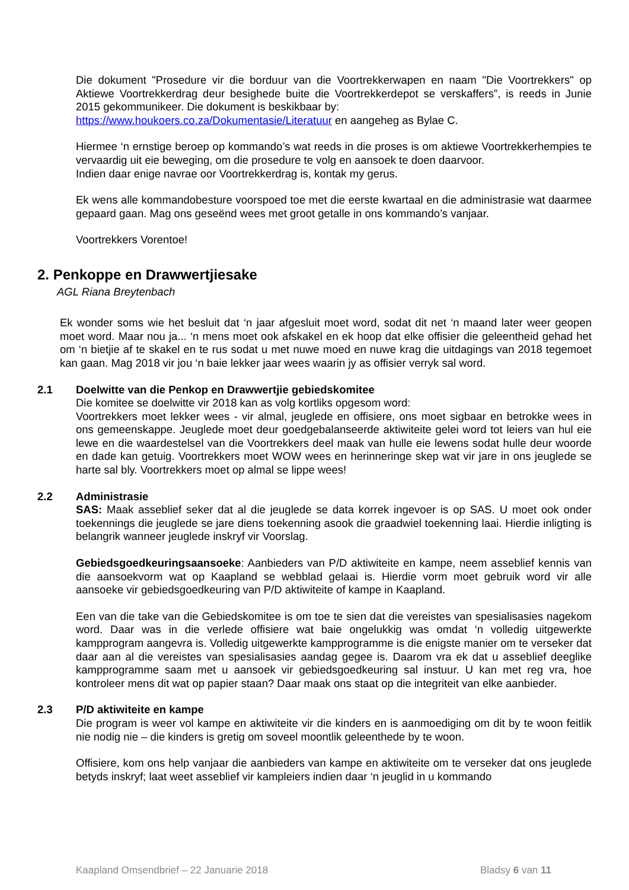Die dokument "Prosedure vir die borduur van die Voortrekkerwapen en naam "Die Voortrekkers" op Aktiewe Voortrekkerdrag deur besighede buite die Voortrekkerdepot se verskaffers”, is reeds in Junie 2015 gekommunikeer. Die dokument is beskikbaar by:
https://www.houkoers.co.za/Dokumentasie/Literatuur en aangeheg as Bylae C.
Hiermee ‘n ernstige beroep op kommando’s wat reeds in die proses is om aktiewe Voortrekkerhempies te vervaardig uit eie beweging, om die prosedure te volg en aansoek te doen daarvoor.
Indien daar enige navrae oor Voortrekkerdrag is, kontak my gerus.
Ek wens alle kommandobesture voorspoed toe met die eerste kwartaal en die administrasie wat daarmee gepaard gaan. Mag ons geseënd wees met groot getalle in ons kommando’s vanjaar.
Voortrekkers Vorentoe!
2. Penkoppe en Drawwertjiesake
AGL Riana Breytenbach
Ek wonder soms wie het besluit dat ‘n jaar afgesluit moet word, sodat dit net ‘n maand later weer geopen moet word. Maar nou ja... ‘n mens moet ook afskakel en ek hoop dat elke offisier die geleentheid gehad het om ‘n bietjie af te skakel en te rus sodat u met nuwe moed en nuwe krag die uitdagings van 2018 tegemoet kan gaan. Mag 2018 vir jou ‘n baie lekker jaar wees waarin jy as offisier verryk sal word.
2.1 Doelwitte van die Penkop en Drawwertjie gebiedskomitee
Die komitee se doelwitte vir 2018 kan as volg kortliks opgesom word:
Voortrekkers moet lekker wees - vir almal, jeuglede en offisiere, ons moet sigbaar en betrokke wees in ons gemeenskappe. Jeuglede moet deur goedgebalanseerde aktiwiteite gelei word tot leiers van hul eie lewe en die waardestelsel van die Voortrekkers deel maak van hulle eie lewens sodat hulle deur woorde en dade kan getuig. Voortrekkers moet WOW wees en herinneringe skep wat vir jare in ons jeuglede se harte sal bly. Voortrekkers moet op almal se lippe wees!
2.2 Administrasie
SAS: Maak asseblief seker dat al die jeuglede se data korrek ingevoer is op SAS. U moet ook onder toekennings die jeuglede se jare diens toekenning asook die graadwiel toekenning laai. Hierdie inligting is belangrik wanneer jeuglede inskryf vir Voorslag.
Gebiedsgoedkeuringsaansoeke: Aanbieders van P/D aktiwiteite en kampe, neem asseblief kennis van die aansoekvorm wat op Kaapland se webblad gelaai is. Hierdie vorm moet gebruik word vir alle aansoeke vir gebiedsgoedkeuring van P/D aktiwiteite of kampe in Kaapland.
Een van die take van die Gebiedskomitee is om toe te sien dat die vereistes van spesialisasies nagekom word. Daar was in die verlede offisiere wat baie ongelukkig was omdat ‘n volledig uitgewerkte kampprogram aangevra is. Volledig uitgewerkte kampprogramme is die enigste manier om te verseker dat daar aan al die vereistes van spesialisasies aandag gegee is. Daarom vra ek dat u asseblief deeglike kampprogramme saam met u aansoek vir gebiedsgoedkeuring sal instuur. U kan met reg vra, hoe kontroleer mens dit wat op papier staan? Daar maak ons staat op die integriteit van elke aanbieder.
2.3 P/D aktiwiteite en kampe
Die program is weer vol kampe en aktiwiteite vir die kinders en is aanmoediging om dit by te woon feitlik nie nodig nie – die kinders is gretig om soveel moontlik geleenthede by te woon.
Offisiere, kom ons help vanjaar die aanbieders van kampe en aktiwiteite om te verseker dat ons jeuglede betyds inskryf; laat weet asseblief vir kampleiers indien daar ‘n jeuglid in u kommando
Kaapland Omsendbrief – 22 Januarie 2018 Bladsy 6 van 11